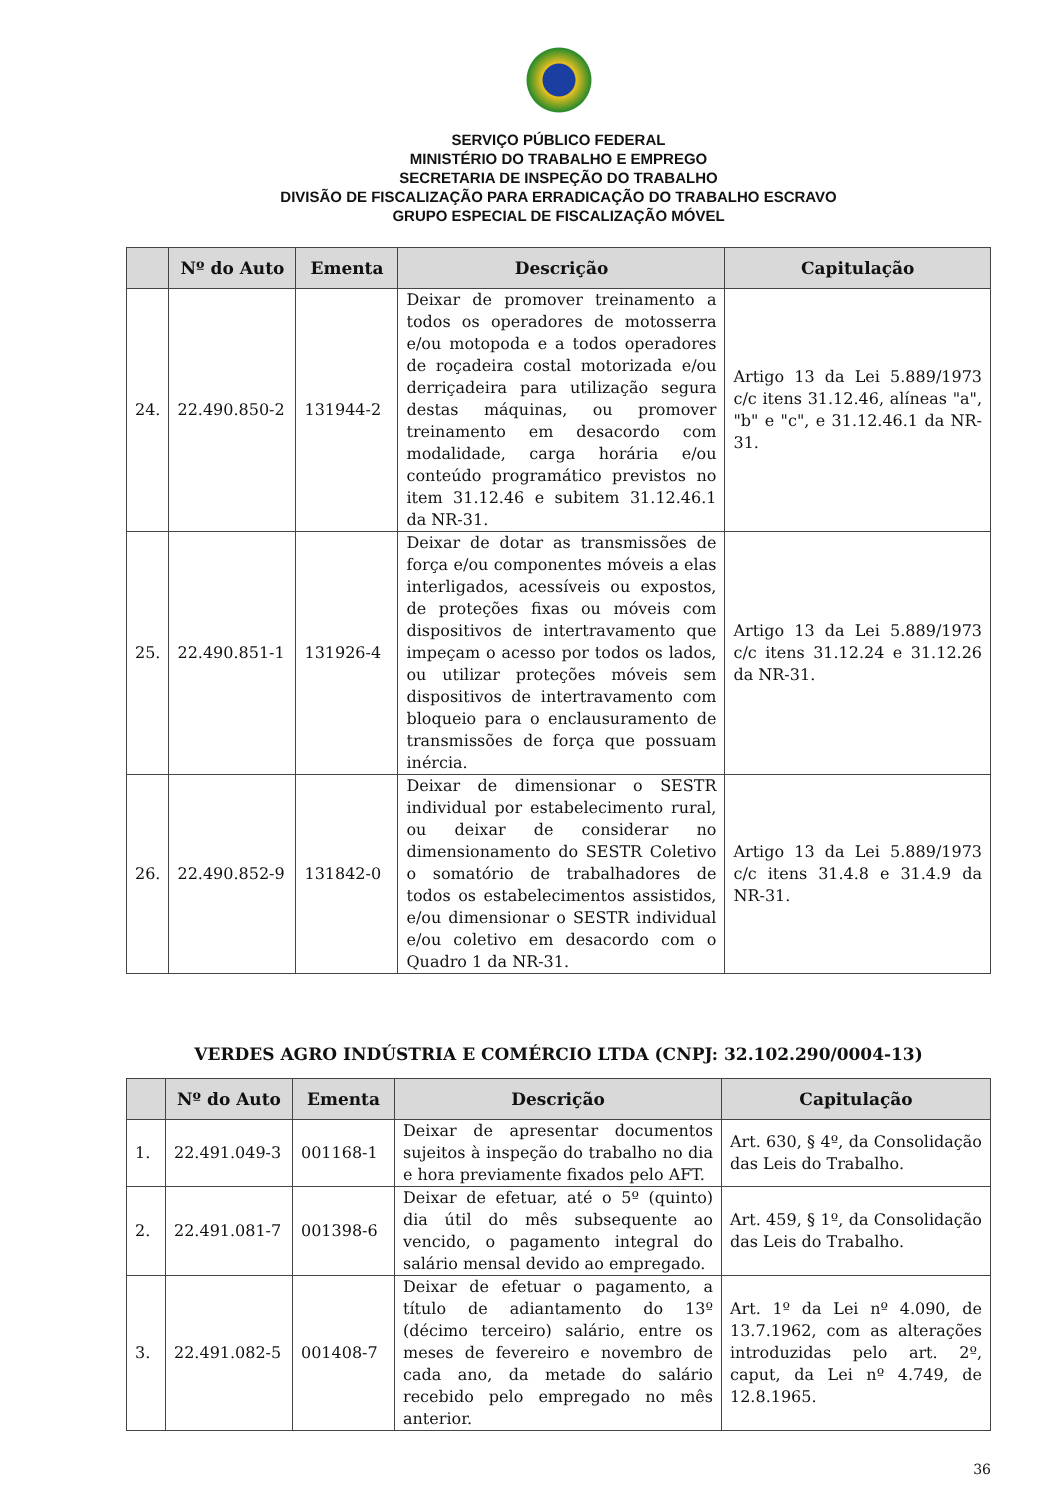SERVIÇO PÚBLICO FEDERAL
MINISTÉRIO DO TRABALHO E EMPREGO
SECRETARIA DE INSPEÇÃO DO TRABALHO
DIVISÃO DE FISCALIZAÇÃO PARA ERRADICAÇÃO DO TRABALHO ESCRAVO
GRUPO ESPECIAL DE FISCALIZAÇÃO MÓVEL
| | Nº do Auto | Ementa | Descrição | Capitulação |
| --- | --- | --- | --- | --- |
| 24. | 22.490.850-2 | 131944-2 | Deixar de promover treinamento a todos os operadores de motosserra e/ou motopoda e a todos operadores de roçadeira costal motorizada e/ou derriçadeira para utilização segura destas máquinas, ou promover treinamento em desacordo com modalidade, carga horária e/ou conteúdo programático previstos no item 31.12.46 e subitem 31.12.46.1 da NR-31. | Artigo 13 da Lei 5.889/1973 c/c itens 31.12.46, alíneas "a", "b" e "c", e 31.12.46.1 da NR-31. |
| 25. | 22.490.851-1 | 131926-4 | Deixar de dotar as transmissões de força e/ou componentes móveis a elas interligados, acessíveis ou expostos, de proteções fixas ou móveis com dispositivos de intertravamento que impeçam o acesso por todos os lados, ou utilizar proteções móveis sem dispositivos de intertravamento com bloqueio para o enclausuramento de transmissões de força que possuam inércia. | Artigo 13 da Lei 5.889/1973 c/c itens 31.12.24 e 31.12.26 da NR-31. |
| 26. | 22.490.852-9 | 131842-0 | Deixar de dimensionar o SESTR individual por estabelecimento rural, ou deixar de considerar no dimensionamento do SESTR Coletivo o somatório de trabalhadores de todos os estabelecimentos assistidos, e/ou dimensionar o SESTR individual e/ou coletivo em desacordo com o Quadro 1 da NR-31. | Artigo 13 da Lei 5.889/1973 c/c itens 31.4.8 e 31.4.9 da NR-31. |
VERDES AGRO INDÚSTRIA E COMÉRCIO LTDA (CNPJ: 32.102.290/0004-13)
| | Nº do Auto | Ementa | Descrição | Capitulação |
| --- | --- | --- | --- | --- |
| 1. | 22.491.049-3 | 001168-1 | Deixar de apresentar documentos sujeitos à inspeção do trabalho no dia e hora previamente fixados pelo AFT. | Art. 630, § 4º, da Consolidação das Leis do Trabalho. |
| 2. | 22.491.081-7 | 001398-6 | Deixar de efetuar, até o 5º (quinto) dia útil do mês subsequente ao vencido, o pagamento integral do salário mensal devido ao empregado. | Art. 459, § 1º, da Consolidação das Leis do Trabalho. |
| 3. | 22.491.082-5 | 001408-7 | Deixar de efetuar o pagamento, a título de adiantamento do 13º (décimo terceiro) salário, entre os meses de fevereiro e novembro de cada ano, da metade do salário recebido pelo empregado no mês anterior. | Art. 1º da Lei nº 4.090, de 13.7.1962, com as alterações introduzidas pelo art. 2º, caput, da Lei nº 4.749, de 12.8.1965. |
36